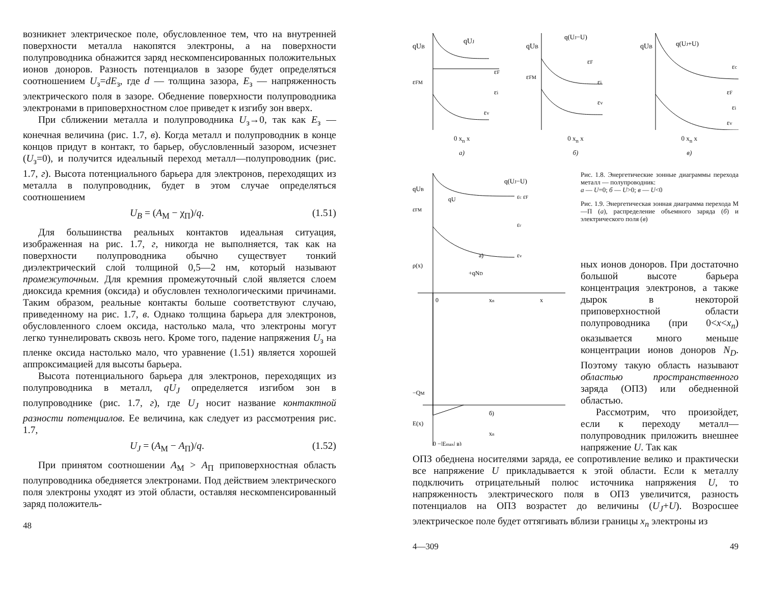возникнет электрическое поле, обусловленное тем, что на внутренней поверхности металла накопятся электроны, а на поверхности полупроводника обнажится заряд нескомпенсированных положительных ионов доноров. Разность потенциалов в зазоре будет определяться соотношением U<sub>з</sub>=dE<sub>з</sub>, где d — толщина зазора, E<sub>з</sub> — напряженность электрического поля в зазоре. Обеднение поверхности полупроводника электронами в приповерхностном слое приведет к изгибу зон вверх.
При сближении металла и полупроводника U<sub>з</sub>→0, так как E<sub>з</sub> — конечная величина (рис. 1.7, в). Когда металл и полупроводник в конце концов придут в контакт, то барьер, обусловленный зазором, исчезнет (U<sub>з</sub>=0), и получится идеальный переход металл—полупроводник (рис. 1.7, г). Высота потенциального барьера для электронов, переходящих из металла в полупроводник, будет в этом случае определяться соотношением
U<sub>B</sub> = (A<sub>М</sub> − χ<sub>П</sub>)/q. (1.51)
Для большинства реальных контактов идеальная ситуация, изображенная на рис. 1.7, г, никогда не выполняется, так как на поверхности полупроводника обычно существует тонкий диэлектрический слой толщиной 0,5—2 нм, который называют промежуточным. Для кремния промежуточный слой является слоем диоксида кремния (оксида) и обусловлен технологическими причинами. Таким образом, реальные контакты больше соответствуют случаю, приведенному на рис. 1.7, в. Однако толщина барьера для электронов, обусловленного слоем оксида, настолько мала, что электроны могут легко туннелировать сквозь него. Кроме того, падение напряжения U<sub>з</sub> на пленке оксида настолько мало, что уравнение (1.51) является хорошей аппроксимацией для высоты барьера.
Высота потенциального барьера для электронов, переходящих из полупроводника в металл, qU<sub>J</sub> определяется изгибом зон в полупроводнике (рис. 1.7, г), где U<sub>J</sub> носит название контактной разности потенциалов. Ее величина, как следует из рассмотрения рис. 1.7,
U<sub>J</sub> = (A<sub>М</sub> − A<sub>П</sub>)/q. (1.52)
При принятом соотношении A<sub>М</sub> > A<sub>П</sub> приповерхностная область полупроводника обедняется электронами. Под действием электрического поля электроны уходят из этой области, оставляя нескомпенсированный заряд положитель-
48
qUB
qUJ
εF
εFM
εi
εv
0 x<sub>n</sub> x
а)
qUB
q(UJ−U)
εF
εFM
εi
εv
0 x<sub>n</sub> x
б)
qUB
q(UJ+U)
εc
εF
εi
εv
0 x<sub>n</sub> x
в)
qUB
q(UJ−U)
εc εF
εFM
qU
εг
εv
a)
ρ(x)
+qND
0
xn
x
−QM
б)
E(x)
xn
0 −|Emax| в)
Рис. 1.8. Энергетические зонные диаграммы перехода металл — полупроводник:
а — U=0; б — U>0; в — U<0
Рис. 1.9. Энергетическая зонная диаграмма перехода М—П (а), распределение объемного заряда (б) и электрического поля (в)
ных ионов доноров. При достаточно большой высоте барьера концентрация электронов, а также дырок в некоторой приповерхностной области полупроводника (при 0<x<x<sub>n</sub>) оказывается много меньше концентрации ионов доноров N<sub>D</sub>. Поэтому такую область называют областью пространственного заряда (ОПЗ) или обедненной областью.
Рассмотрим, что произойдет, если к переходу металл—полупроводник приложить внешнее напряжение U. Так как
ОПЗ обеднена носителями заряда, ее сопротивление велико и практически все напряжение U прикладывается к этой области. Если к металлу подключить отрицательный полюс источника напряжения U, то напряженность электрического поля в ОПЗ увеличится, разность потенциалов на ОПЗ возрастет до величины (U<sub>J</sub>+U). Возросшее электрическое поле будет оттягивать вблизи границы x<sub>n</sub> электроны из
4—309 49